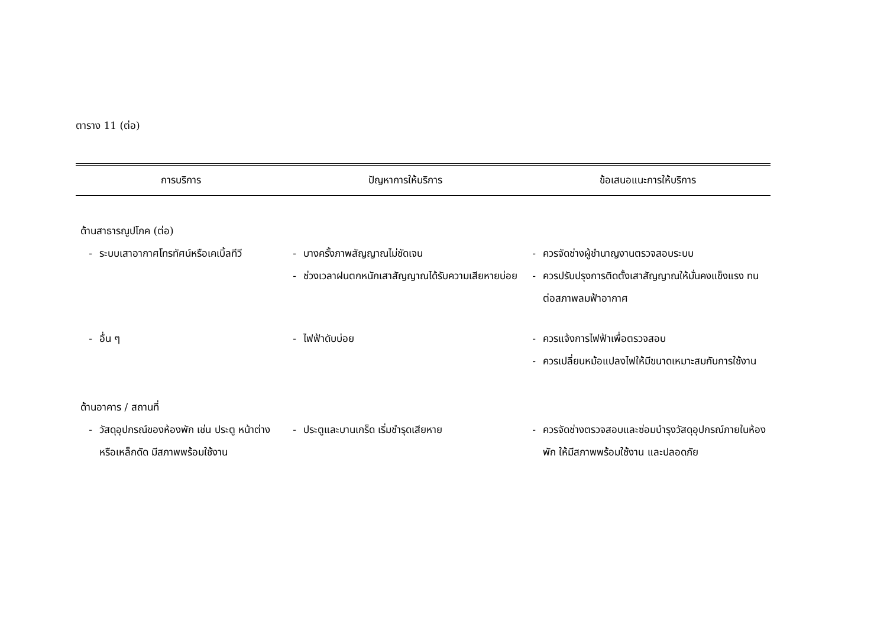ตาราง 11 (ต่อ)
| การบริการ | ปัญหาการให้บริการ | ข้อเสนอแนะการให้บริการ |
| --- | --- | --- |
| ด้านสาธารณูปโภค (ต่อ) | | |
| - ระบบเสาอากาศโทรทัศน์หรือเคเบิ้ลทีวี | - บางครั้งภาพสัญญาณไม่ชัดเจน - ช่วงเวลาฝนตกหนักเสาสัญญาณได้รับความเสียหายบ่อย | - ควรจัดช่างผู้ชำนาญงานตรวจสอบระบบ - ควรปรับปรุงการติดตั้งเสาสัญญาณให้มั่นคงแข็งแรง ทนต่อสภาพลมฟ้าอากาศ |
| - อื่น ๆ | - ไฟฟ้าดับบ่อย | - ควรแจ้งการไฟฟ้าเพื่อตรวจสอบ - ควรเปลี่ยนหม้อแปลงไฟให้มีขนาดเหมาะสมกับการใช้งาน |
| ด้านอาคาร / สถานที่ | | |
| - วัสดุอุปกรณ์ของห้องพัก เช่น ประตู หน้าต่าง หรือเหล็กดัด มีสภาพพร้อมใช้งาน | - ประตูและบานเกร็ด เริ่มชำรุดเสียหาย | - ควรจัดช่างตรวจสอบและซ่อมบำรุงวัสดุอุปกรณ์ภายในห้องพัก ให้มีสภาพพร้อมใช้งาน และปลอดภัย |